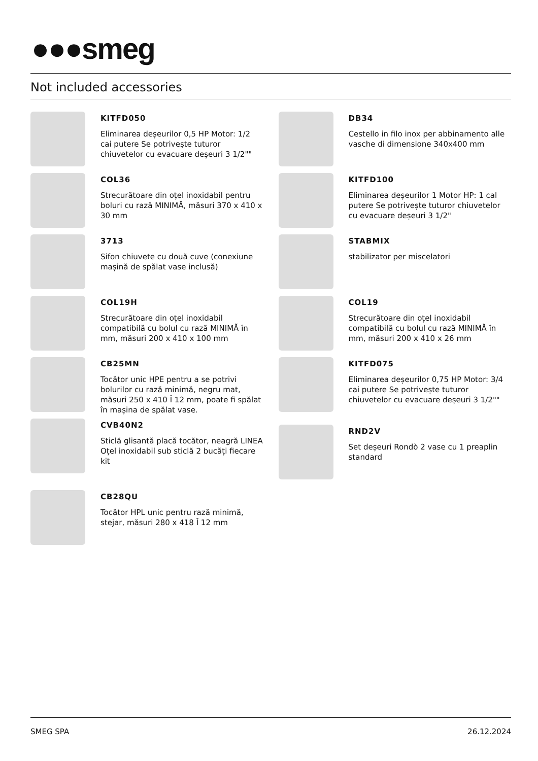●●●smeg
Not included accessories
KITFD050
Eliminarea deșeurilor 0,5 HP Motor: 1/2 cai putere Se potrivește tuturor chiuvetelor cu evacuare deșeuri 3 1/2""
COL36
Strecurătoare din oțel inoxidabil pentru boluri cu rază MINIMĂ, măsuri 370 x 410 x 30 mm
3713
Sifon chiuvete cu două cuve (conexiune mașină de spălat vase inclusă)
COL19H
Strecurătoare din oțel inoxidabil compatibilă cu bolul cu rază MINIMĂ în mm, măsuri 200 x 410 x 100 mm
CB25MN
Tocător unic HPE pentru a se potrivi bolurilor cu rază minimă, negru mat, măsuri 250 x 410 Î 12 mm, poate fi spălat în mașina de spălat vase.
CVB40N2
Sticlă glisantă placă tocător, neagră LINEA Oțel inoxidabil sub sticlă 2 bucăți fiecare kit
CB28QU
Tocător HPL unic pentru rază minimă, stejar, măsuri 280 x 418 Î 12 mm
DB34
Cestello in filo inox per abbinamento alle vasche di dimensione 340x400 mm
KITFD100
Eliminarea deșeurilor 1 Motor HP: 1 cal putere Se potrivește tuturor chiuvetelor cu evacuare deșeuri 3 1/2"
STABMIX
stabilizator per miscelatori
COL19
Strecurătoare din oțel inoxidabil compatibilă cu bolul cu rază MINIMĂ în mm, măsuri 200 x 410 x 26 mm
KITFD075
Eliminarea deșeurilor 0,75 HP Motor: 3/4 cai putere Se potrivește tuturor chiuvetelor cu evacuare deșeuri 3 1/2""
RND2V
Set deșeuri Rondò 2 vase cu 1 preaplin standard
SMEG SPA 26.12.2024